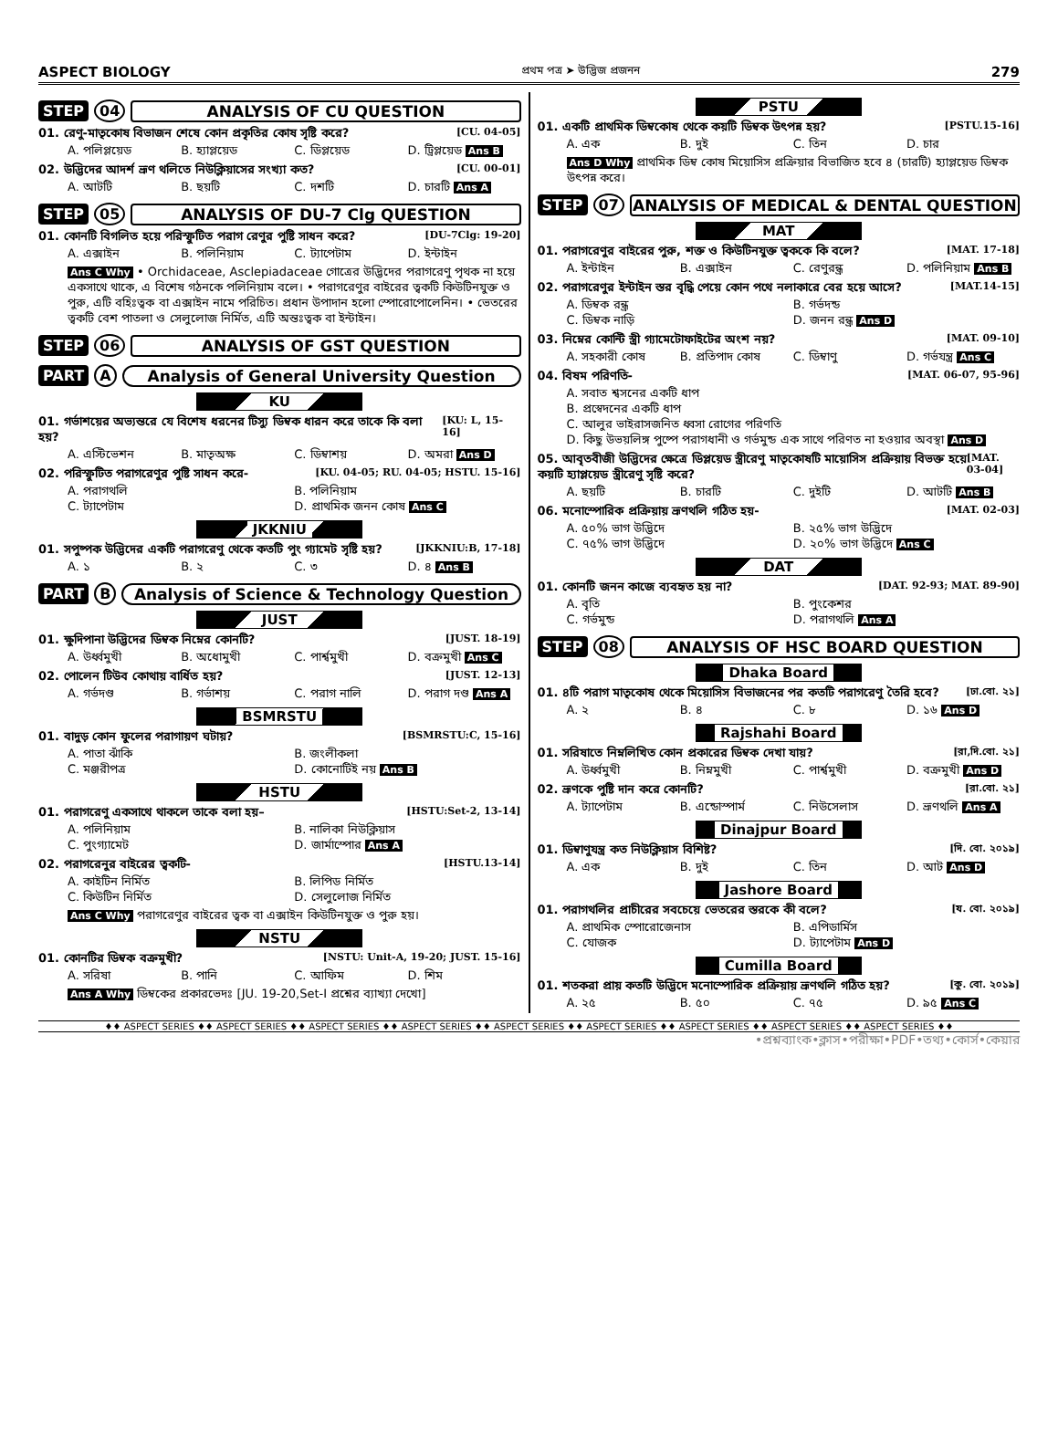ASPECT BIOLOGY প্রথম পত্র ➤ উদ্ভিজ প্রজনন 279
STEP 04 ANALYSIS OF CU QUESTION
01. রেণু-মাতৃকোষ বিভাজন শেষে কোন প্রকৃতির কোষ সৃষ্টি করে? [CU. 04-05]
A. পলিপ্লয়েড B. হ্যাপ্লয়েড C. ডিপ্লয়েড D. ট্রিপ্লয়েড Ans B
02. উদ্ভিদের আদর্শ ভ্রূণ থলিতে নিউক্লিয়াসের সংখ্যা কত? [CU. 00-01]
A. আটটি B. ছয়টি C. দশটি D. চারটি Ans A
STEP 05 ANALYSIS OF DU-7 Clg QUESTION
01. কোনটি বিগলিত হয়ে পরিস্ফুটিত পরাগ রেণুর পুষ্টি সাধন করে? [DU-7Clg: 19-20]
A. এক্সাইন B. পলিনিয়াম C. ট্যাপেটাম D. ইন্টাইন
Ans C Why • Orchidaceae, Asclepiadaceae গোত্রের উদ্ভিদের পরাগরেণু পৃথক না হয়ে একসাথে থাকে, এ বিশেষ গঠনকে পলিনিয়াম বলে। • পরাগরেণুর বাইরের ত্বকটি কিউটিনযুক্ত ও পুরু, এটি বহিঃত্বক বা এক্সাইন নামে পরিচিত। প্রধান উপাদান হলো স্পোরোপোলেনিন। • ভেতরের ত্বকটি বেশ পাতলা ও সেলুলোজ নির্মিত, এটি অন্তঃত্বক বা ইন্টাইন।
STEP 06 ANALYSIS OF GST QUESTION
PART A Analysis of General University Question
KU
01. গর্ভাশয়ের অভ্যন্তরে যে বিশেষ ধরনের টিস্যু ডিম্বক ধারন করে তাকে কি বলা হয়? [KU: L, 15-16]
A. এস্টিভেশন B. মাতৃঅক্ষ C. ডিম্বাশয় D. অমরা Ans D
02. পরিস্ফুটিত পরাগরেণুর পুষ্টি সাধন করে- [KU. 04-05; RU. 04-05; HSTU. 15-16]
A. পরাগথলি B. পলিনিয়াম C. ট্যাপেটাম D. প্রাথমিক জনন কোষ Ans C
JKKNIU
01. সপুষ্পক উদ্ভিদের একটি পরাগরেণু থেকে কতটি পুং গ্যামেট সৃষ্টি হয়? [JKKNIU:B, 17-18]
A. ১ B. ২ C. ৩ D. ৪ Ans B
PART B Analysis of Science & Technology Question
JUST
01. ক্ষুদিপানা উদ্ভিদের ডিম্বক নিম্নের কোনটি? [JUST. 18-19]
A. উর্ধ্বমুখী B. অধোমুখী C. পার্শ্বমুখী D. বক্রমুখী Ans C
02. পোলেন টিউব কোথায় বার্ধিত হয়? [JUST. 12-13]
A. গর্ভদণ্ড B. গর্ভাশয় C. পরাগ নালি D. পরাগ দণ্ড Ans A
BSMRSTU
01. বাদুড় কোন ফুলের পরাগায়ণ ঘটায়? [BSMRSTU:C, 15-16]
A. পাতা ঝাঁকি B. জংলীকলা C. মঞ্জরীপত্র D. কোনোটিই নয় Ans B
HSTU
01. পরাগরেণু একসাথে থাকলে তাকে বলা হয়– [HSTU:Set-2, 13-14]
A. পলিনিয়াম B. নালিকা নিউক্লিয়াস C. পুংগ্যামেট D. জার্মাস্পোর Ans A
02. পরাগরেনুর বাইরের ত্বকটি- [HSTU.13-14]
A. কাইটিন নির্মিত B. লিপিড নির্মিত C. কিউটিন নির্মিত D. সেলুলোজ নির্মিত
Ans C Why পরাগরেণুর বাইরের ত্বক বা এক্সাইন কিউটিনযুক্ত ও পুরু হয়।
NSTU
01. কোনটির ডিম্বক বক্রমুখী? [NSTU: Unit-A, 19-20; JUST. 15-16]
A. সরিষা B. পানি C. আফিম D. শিম
Ans A Why ডিম্বকের প্রকারভেদঃ [JU. 19-20,Set-I প্রশ্নের ব্যাখ্যা দেখো]
PSTU
01. একটি প্রাথমিক ডিম্বকোষ থেকে কয়টি ডিম্বক উৎপন্ন হয়? [PSTU.15-16]
A. এক B. দুই C. তিন D. চার
Ans D Why প্রাথমিক ডিম্ব কোষ মিয়োসিস প্রক্রিয়ার বিভাজিত হবে ৪ (চারটি) হ্যাপ্লয়েড ডিম্বক উৎপন্ন করে।
STEP 07 ANALYSIS OF MEDICAL & DENTAL QUESTION
MAT
01. পরাগরেণুর বাইরের পুরু, শক্ত ও কিউটিনযুক্ত ত্বককে কি বলে? [MAT. 17-18]
A. ইন্টাইন B. এক্সাইন C. রেণুরন্ধ্র D. পলিনিয়াম Ans B
02. পরাগরেণুর ইন্টাইন স্তর বৃদ্ধি পেয়ে কোন পথে নলাকারে বের হয়ে আসে? [MAT.14-15]
A. ডিম্বক রন্ধ্র B. গর্ভদন্ড C. ডিম্বক নাড়ি D. জনন রন্ধ্র Ans D
03. নিম্নের কোন্টি স্ত্রী গ্যামেটোফাইটের অংশ নয়? [MAT. 09-10]
A. সহকারী কোষ B. প্রতিপাদ কোষ C. ডিম্বাণু D. গর্ভযন্ত্র Ans C
04. বিষম পরিণতি- [MAT. 06-07, 95-96]
A. সবাত শ্বসনের একটি ধাপ
B. প্রস্বেদনের একটি ধাপ
C. আলুর ভাইরাসজনিত ধ্বসা রোগের পরিণতি
D. কিছু উভয়লিঙ্গ পুষ্পে পরাগধানী ও গর্ভমুন্ড এক সাথে পরিণত না হওয়ার অবস্থা Ans D
05. আবৃতবীজী উদ্ভিদের ক্ষেত্রে ডিপ্লয়েড স্ত্রীরেণু মাতৃকোষটি মায়োসিস প্রক্রিয়ায় বিভক্ত হয়ে কয়টি হ্যাপ্লয়েড স্ত্রীরেণু সৃষ্টি করে? [MAT. 03-04]
A. ছয়টি B. চারটি C. দুইটি D. আটটি Ans B
06. মনোস্পোরিক প্রক্রিয়ায় ভ্রূণথলি গঠিত হয়- [MAT. 02-03]
A. ৫০% ভাগ উদ্ভিদে B. ২৫% ভাগ উদ্ভিদে C. ৭৫% ভাগ উদ্ভিদে D. ২০% ভাগ উদ্ভিদে Ans C
DAT
01. কোনটি জনন কাজে ব্যবহৃত হয় না? [DAT. 92-93; MAT. 89-90]
A. বৃতি B. পুংকেশর C. গর্ভমুন্ড D. পরাগথলি Ans A
STEP 08 ANALYSIS OF HSC BOARD QUESTION
Dhaka Board
01. ৪টি পরাগ মাতৃকোষ থেকে মিয়োসিস বিভাজনের পর কতটি পরাগরেণু তৈরি হবে? [ঢা.বো. ২১]
A. ২ B. ৪ C. ৮ D. ১৬ Ans D
Rajshahi Board
01. সরিষাতে নিম্নলিখিত কোন প্রকারের ডিম্বক দেখা যায়? [রা,দি.বো. ২১]
A. উর্ধ্বমুখী B. নিম্নমুখী C. পার্শ্বমুখী D. বক্রমুখী Ans D
02. ভ্রূণকে পুষ্টি দান করে কোনটি? [রা.বো. ২১]
A. ট্যাপেটাম B. এন্ডোস্পার্ম C. নিউসেলাস D. ভ্রূণথলি Ans A
Dinajpur Board
01. ডিম্বাণুযন্ত্র কত নিউক্লিয়াস বিশিষ্ট? [দি. বো. ২০১৯]
A. এক B. দুই C. তিন D. আট Ans D
Jashore Board
01. পরাগথলির প্রাচীরের সবচেয়ে ভেতরের স্তরকে কী বলে? [য. বো. ২০১৯]
A. প্রাথমিক স্পোরোজেনাস B. এপিডার্মিস C. যোজক D. ট্যাপেটাম Ans D
Cumilla Board
01. শতকরা প্রায় কতটি উদ্ভিদে মনোস্পোরিক প্রক্রিয়ায় ভ্রূণথলি গঠিত হয়? [কু. বো. ২০১৯]
A. ২৫ B. ৫০ C. ৭৫ D. ৯৫ Ans C
♦♦ ASPECT SERIES ♦♦ ASPECT SERIES ♦♦ ASPECT SERIES ♦♦ ASPECT SERIES ♦♦ ASPECT SERIES ♦♦ ASPECT SERIES ♦♦ ASPECT SERIES ♦♦ ASPECT SERIES ♦♦ ASPECT SERIES ♦♦
•প্রশ্নব্যাংক•ক্লাস•পরীক্ষা•PDF•তথ্য•কোর্স•কেয়ার